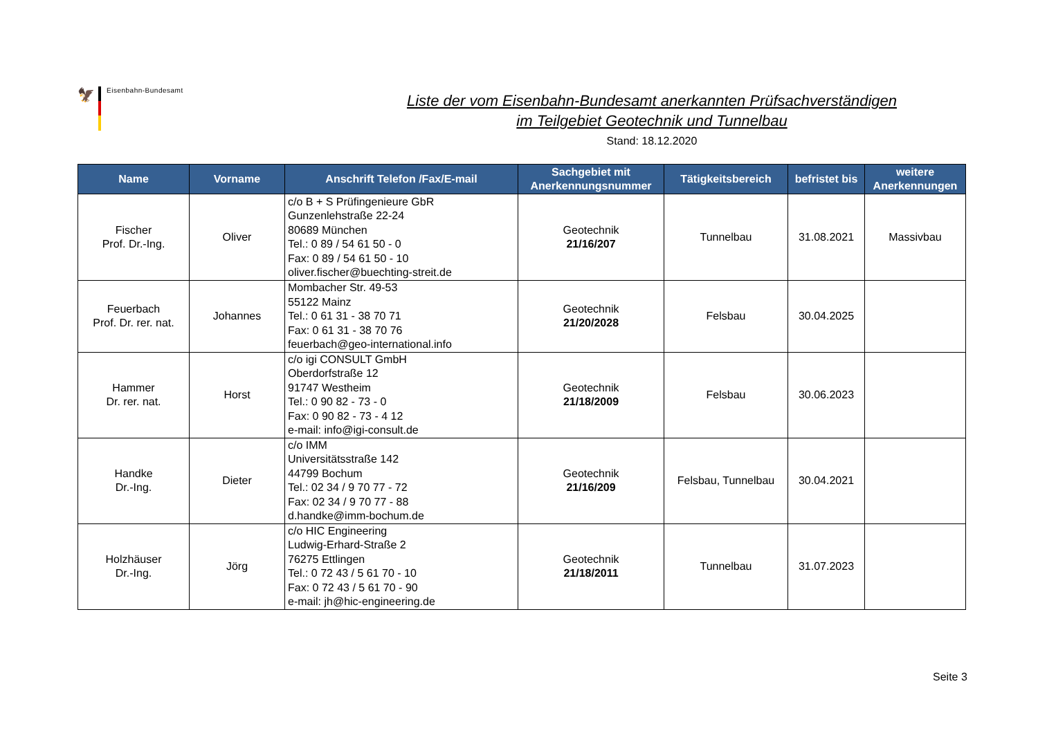🦅
Eisenbahn-Bundesamt
Liste der vom Eisenbahn-Bundesamt anerkannten Prüfsachverständigen
im Teilgebiet Geotechnik und Tunnelbau
Stand: 18.12.2020
| Name | Vorname | Anschrift Telefon /Fax/E-mail | Sachgebiet mit Anerkennungsnummer | Tätigkeitsbereich | befristet bis | weitere Anerkennungen |
| --- | --- | --- | --- | --- | --- | --- |
| Fischer Prof. Dr.-Ing. | Oliver | c/o B + S Prüfingenieure GbR Gunzenlehstraße 22-24 80689 München Tel.: 0 89 / 54 61 50 - 0 Fax: 0 89 / 54 61 50 - 10 oliver.fischer@buechting-streit.de | Geotechnik 21/16/207 | Tunnelbau | 31.08.2021 | Massivbau |
| Feuerbach Prof. Dr. rer. nat. | Johannes | Mombacher Str. 49-53 55122 Mainz Tel.: 0 61 31 - 38 70 71 Fax: 0 61 31 - 38 70 76 feuerbach@geo-international.info | Geotechnik 21/20/2028 | Felsbau | 30.04.2025 | |
| Hammer Dr. rer. nat. | Horst | c/o igi CONSULT GmbH Oberdorfstraße 12 91747 Westheim Tel.: 0 90 82 - 73 - 0 Fax: 0 90 82 - 73 - 4 12 e-mail: info@igi-consult.de | Geotechnik 21/18/2009 | Felsbau | 30.06.2023 | |
| Handke Dr.-Ing. | Dieter | c/o IMM Universitätsstraße 142 44799 Bochum Tel.: 02 34 / 9 70 77 - 72 Fax: 02 34 / 9 70 77 - 88 d.handke@imm-bochum.de | Geotechnik 21/16/209 | Felsbau, Tunnelbau | 30.04.2021 | |
| Holzhäuser Dr.-Ing. | Jörg | c/o HIC Engineering Ludwig-Erhard-Straße 2 76275 Ettlingen Tel.: 0 72 43 / 5 61 70 - 10 Fax: 0 72 43 / 5 61 70 - 90 e-mail: jh@hic-engineering.de | Geotechnik 21/18/2011 | Tunnelbau | 31.07.2023 | |
Seite 3